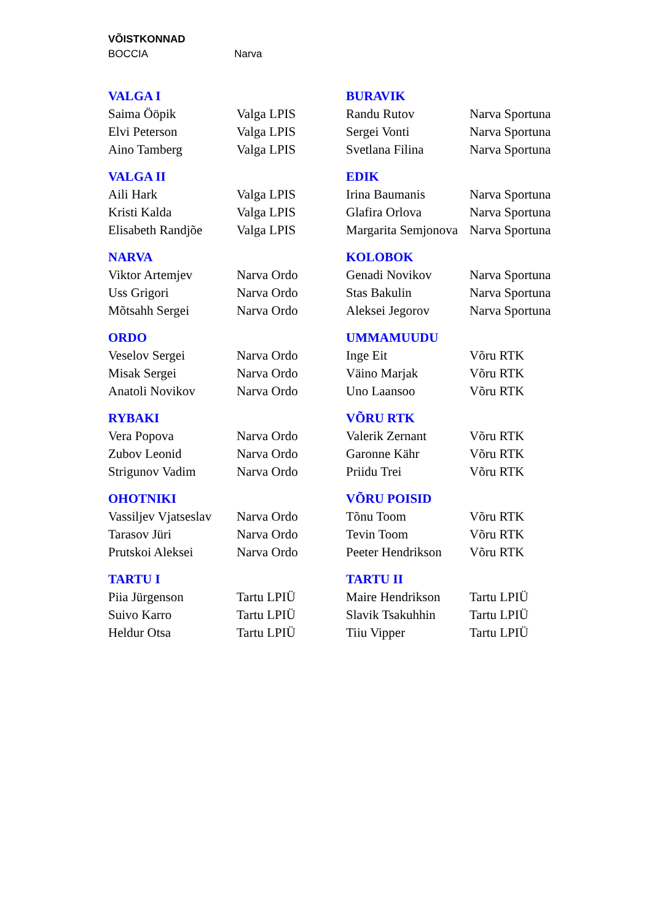VÕISTKONNAD
BOCCIA Narva
| VALGA I | | BURAVIK | |
| Saima Ööpik | Valga LPIS | Randu Rutov | Narva Sportuna |
| Elvi Peterson | Valga LPIS | Sergei Vonti | Narva Sportuna |
| Aino Tamberg | Valga LPIS | Svetlana Filina | Narva Sportuna |
| VALGA II | | EDIK | |
| Aili Hark | Valga LPIS | Irina Baumanis | Narva Sportuna |
| Kristi Kalda | Valga LPIS | Glafira Orlova | Narva Sportuna |
| Elisabeth Randjõe | Valga LPIS | Margarita Semjonova | Narva Sportuna |
| NARVA | | KOLOBOK | |
| Viktor Artemjev | Narva Ordo | Genadi Novikov | Narva Sportuna |
| Uss Grigori | Narva Ordo | Stas Bakulin | Narva Sportuna |
| Mõtsahh Sergei | Narva Ordo | Aleksei Jegorov | Narva Sportuna |
| ORDO | | UMMAMUUDU | |
| Veselov Sergei | Narva Ordo | Inge Eit | Võru RTK |
| Misak Sergei | Narva Ordo | Väino Marjak | Võru RTK |
| Anatoli Novikov | Narva Ordo | Uno Laansoo | Võru RTK |
| RYBAKI | | VÕRU RTK | |
| Vera Popova | Narva Ordo | Valerik Zernant | Võru RTK |
| Zubov Leonid | Narva Ordo | Garonne Kähr | Võru RTK |
| Strigunov Vadim | Narva Ordo | Priidu Trei | Võru RTK |
| OHOTNIKI | | VÕRU POISID | |
| Vassiljev Vjatseslav | Narva Ordo | Tõnu Toom | Võru RTK |
| Tarasov Jüri | Narva Ordo | Tevin Toom | Võru RTK |
| Prutskoi Aleksei | Narva Ordo | Peeter Hendrikson | Võru RTK |
| TARTU I | | TARTU II | |
| Piia Jürgenson | Tartu LPIÜ | Maire Hendrikson | Tartu LPIÜ |
| Suivo Karro | Tartu LPIÜ | Slavik Tsakuhhin | Tartu LPIÜ |
| Heldur Otsa | Tartu LPIÜ | Tiiu Vipper | Tartu LPIÜ |